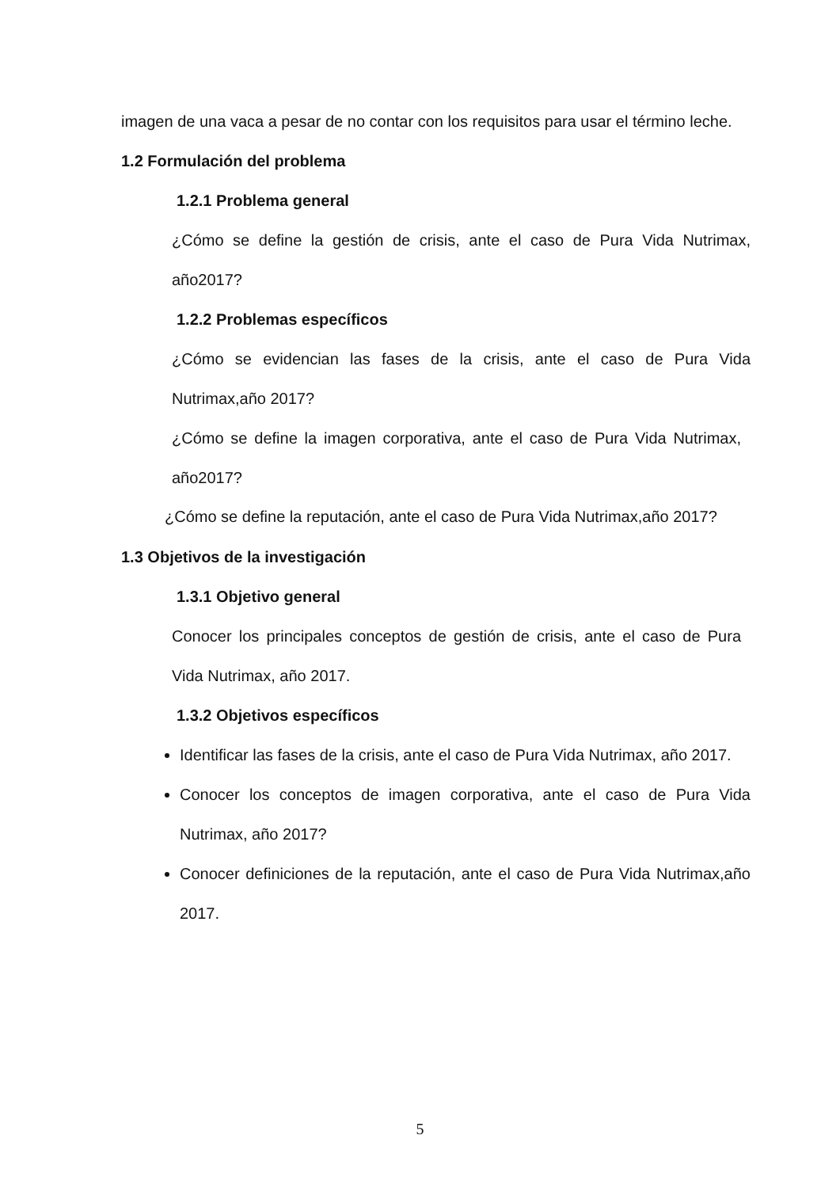imagen de una vaca a pesar de no contar con los requisitos para usar el término leche.
1.2 Formulación del problema
1.2.1 Problema general
¿Cómo se define la gestión de crisis, ante el caso de Pura Vida Nutrimax, año2017?
1.2.2 Problemas específicos
¿Cómo se evidencian las fases de la crisis, ante el caso de Pura Vida Nutrimax,año 2017?
¿Cómo se define la imagen corporativa, ante el caso de Pura Vida Nutrimax, año2017?
¿Cómo se define la reputación, ante el caso de Pura Vida Nutrimax,año 2017?
1.3 Objetivos de la investigación
1.3.1 Objetivo general
Conocer los principales conceptos de gestión de crisis, ante el caso de Pura Vida Nutrimax, año 2017.
1.3.2 Objetivos específicos
Identificar las fases de la crisis, ante el caso de Pura Vida Nutrimax, año 2017.
Conocer los conceptos de imagen corporativa, ante el caso de Pura Vida Nutrimax, año 2017?
Conocer definiciones de la reputación, ante el caso de Pura Vida Nutrimax,año 2017.
5